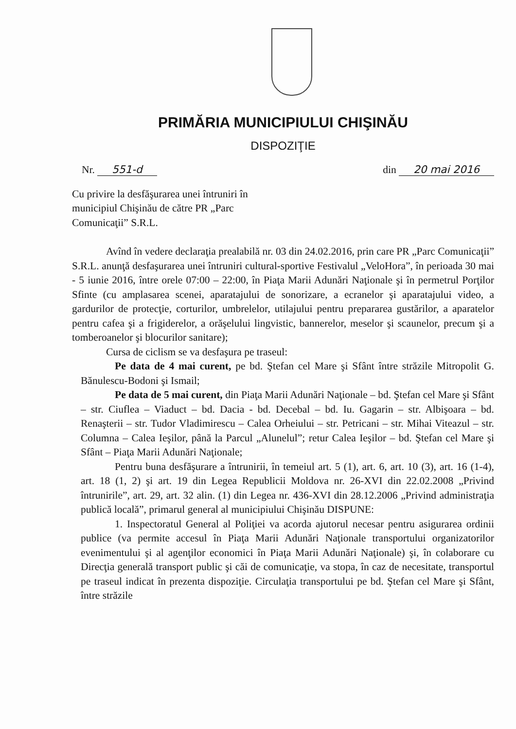PRIMĂRIA MUNICIPIULUI CHIŞINĂU
DISPOZIŢIE
Nr. 551-d din 20 mai 2016
Cu privire la desfăşurarea unei întruniri în municipiul Chişinău de către PR „Parc Comunicaţii” S.R.L.
Avînd în vedere declaraţia prealabilă nr. 03 din 24.02.2016, prin care PR „Parc Comunicaţii” S.R.L. anunţă desfaşurarea unei întruniri cultural-sportive Festivalul „VeloHora”, în perioada 30 mai - 5 iunie 2016, între orele 07:00 – 22:00, în Piaţa Marii Adunări Naţionale şi în permetrul Porţilor Sfinte (cu amplasarea scenei, aparatajului de sonorizare, a ecranelor şi aparatajului video, a gardurilor de protecţie, corturilor, umbrelelor, utilajului pentru prepararea gustărilor, a aparatelor pentru cafea şi a frigiderelor, a oră­şelului lingvistic, bannerelor, meselor şi scaunelor, precum şi a tomberoanelor şi blocurilor sanitare);
Cursa de ciclism se va desfaşura pe traseul:
Pe data de 4 mai curent, pe bd. Ştefan cel Mare şi Sfânt între străzile Mitropolit G. Bănulescu-Bodoni şi Ismail;
Pe data de 5 mai curent, din Piaţa Marii Adunări Naţionale – bd. Ştefan cel Mare şi Sfânt – str. Ciuflea – Viaduct – bd. Dacia - bd. Decebal – bd. Iu. Gagarin – str. Albişoara – bd. Renaşterii – str. Tudor Vladimirescu – Calea Orheiului – str. Petricani – str. Mihai Viteazul – str. Columna – Calea Ieşilor, până la Parcul „Alunelul”; retur Calea Ieşilor – bd. Ştefan cel Mare şi Sfânt – Piaţa Marii Adunări Naţionale;
Pentru buna desfăşurare a întrunirii, în temeiul art. 5 (1), art. 6, art. 10 (3), art. 16 (1-4), art. 18 (1, 2) şi art. 19 din Legea Republicii Moldova nr. 26-XVI din 22.02.2008 „Privind întrunirile”, art. 29, art. 32 alin. (1) din Legea nr. 436-XVI din 28.12.2006 „Privind administraţia publică locală”, primarul general al municipiului Chişinău DISPUNE:
1. Inspectoratul General al Poliţiei va acorda ajutorul necesar pentru asigurarea ordinii publice (va permite accesul în Piaţa Marii Adunări Naţionale transportului organizatorilor evenimentului şi al agenţilor economici în Piaţa Marii Adunări Naţionale) şi, în colaborare cu Direcţia generală transport public şi căi de comunicaţie, va stopa, în caz de necesitate, transportul pe traseul indicat în prezenta dispoziţie. Circulaţia transportului pe bd. Ştefan cel Mare şi Sfânt, între străzile